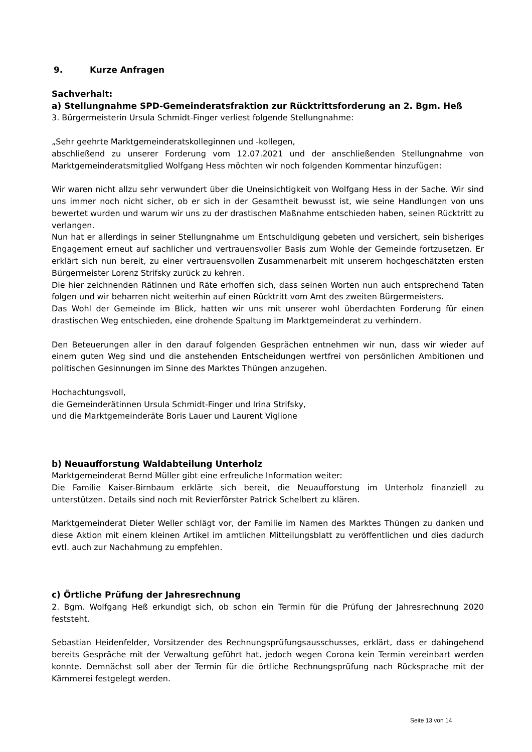9. Kurze Anfragen
Sachverhalt:
a) Stellungnahme SPD-Gemeinderatsfraktion zur Rücktrittsforderung an 2. Bgm. Heß
3. Bürgermeisterin Ursula Schmidt-Finger verliest folgende Stellungnahme:
„Sehr geehrte Marktgemeinderatskolleginnen und -kollegen,
abschließend zu unserer Forderung vom 12.07.2021 und der anschließenden Stellungnahme von Marktgemeinderatsmitglied Wolfgang Hess möchten wir noch folgenden Kommentar hinzufügen:
Wir waren nicht allzu sehr verwundert über die Uneinsichtigkeit von Wolfgang Hess in der Sache. Wir sind uns immer noch nicht sicher, ob er sich in der Gesamtheit bewusst ist, wie seine Handlungen von uns bewertet wurden und warum wir uns zu der drastischen Maßnahme entschieden haben, seinen Rücktritt zu verlangen.
Nun hat er allerdings in seiner Stellungnahme um Entschuldigung gebeten und versichert, sein bisheriges Engagement erneut auf sachlicher und vertrauensvoller Basis zum Wohle der Gemeinde fortzusetzen. Er erklärt sich nun bereit, zu einer vertrauensvollen Zusammenarbeit mit unserem hochgeschätzten ersten Bürgermeister Lorenz Strifsky zurück zu kehren.
Die hier zeichnenden Rätinnen und Räte erhoffen sich, dass seinen Worten nun auch entsprechend Taten folgen und wir beharren nicht weiterhin auf einen Rücktritt vom Amt des zweiten Bürgermeisters.
Das Wohl der Gemeinde im Blick, hatten wir uns mit unserer wohl überdachten Forderung für einen drastischen Weg entschieden, eine drohende Spaltung im Marktgemeinderat zu verhindern.
Den Beteuerungen aller in den darauf folgenden Gesprächen entnehmen wir nun, dass wir wieder auf einem guten Weg sind und die anstehenden Entscheidungen wertfrei von persönlichen Ambitionen und politischen Gesinnungen im Sinne des Marktes Thüngen anzugehen.
Hochachtungsvoll,
die Gemeinderätinnen Ursula Schmidt-Finger und Irina Strifsky,
und die Marktgemeinderäte Boris Lauer und Laurent Viglione
b) Neuaufforstung Waldabteilung Unterholz
Marktgemeinderat Bernd Müller gibt eine erfreuliche Information weiter:
Die Familie Kaiser-Birnbaum erklärte sich bereit, die Neuaufforstung im Unterholz finanziell zu unterstützen. Details sind noch mit Revierförster Patrick Schelbert zu klären.
Marktgemeinderat Dieter Weller schlägt vor, der Familie im Namen des Marktes Thüngen zu danken und diese Aktion mit einem kleinen Artikel im amtlichen Mitteilungsblatt zu veröffentlichen und dies dadurch evtl. auch zur Nachahmung zu empfehlen.
c) Örtliche Prüfung der Jahresrechnung
2. Bgm. Wolfgang Heß erkundigt sich, ob schon ein Termin für die Prüfung der Jahresrechnung 2020 feststeht.
Sebastian Heidenfelder, Vorsitzender des Rechnungsprüfungsausschusses, erklärt, dass er dahingehend bereits Gespräche mit der Verwaltung geführt hat, jedoch wegen Corona kein Termin vereinbart werden konnte. Demnächst soll aber der Termin für die örtliche Rechnungsprüfung nach Rücksprache mit der Kämmerei festgelegt werden.
Seite 13 von 14